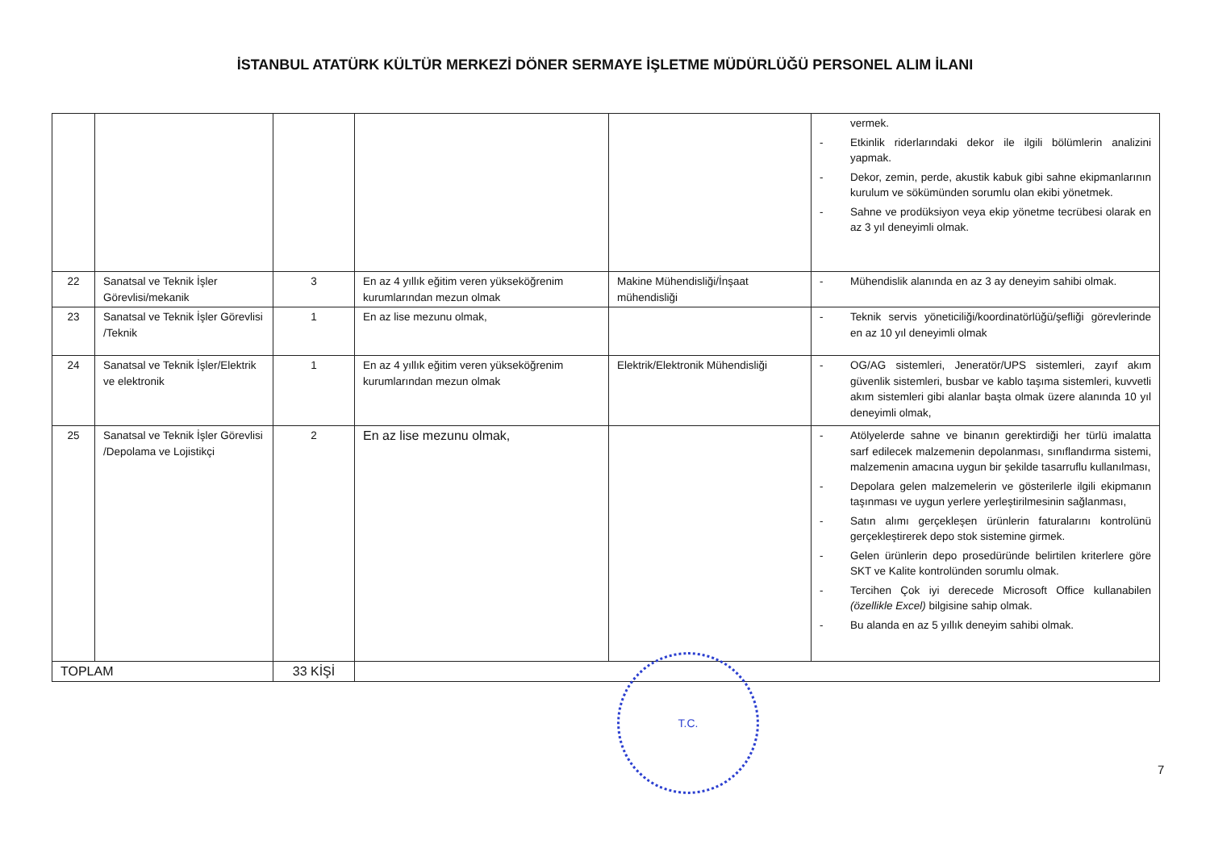İSTANBUL ATATÜRK KÜLTÜR MERKEZİ DÖNER SERMAYE İŞLETME MÜDÜRLÜĞÜ PERSONEL ALIM İLANI
| | | | | | vermek. - Etkinlik riderlarındaki dekor ile ilgili bölümlerin analizini yapmak. - Dekor, zemin, perde, akustik kabuk gibi sahne ekipmanlarının kurulum ve sökümünden sorumlu olan ekibi yönetmek. - Sahne ve prodüksiyon veya ekip yönetme tecrübesi olarak en az 3 yıl deneyimli olmak. |
| 22 | Sanatsal ve Teknik İşler Görevlisi/mekanik | 3 | En az 4 yıllık eğitim veren yükseköğrenim kurumlarından mezun olmak | Makine Mühendisliği/İnşaat mühendisliği | - Mühendislik alanında en az 3 ay deneyim sahibi olmak. |
| 23 | Sanatsal ve Teknik İşler Görevlisi /Teknik | 1 | En az lise mezunu olmak, | | - Teknik servis yöneticiliği/koordinatörlüğü/şefliği görevlerinde en az 10 yıl deneyimli olmak |
| 24 | Sanatsal ve Teknik İşler/Elektrik ve elektronik | 1 | En az 4 yıllık eğitim veren yükseköğrenim kurumlarından mezun olmak | Elektrik/Elektronik Mühendisliği | - OG/AG sistemleri, Jeneratör/UPS sistemleri, zayıf akım güvenlik sistemleri, busbar ve kablo taşıma sistemleri, kuvvetli akım sistemleri gibi alanlar başta olmak üzere alanında 10 yıl deneyimli olmak, |
| 25 | Sanatsal ve Teknik İşler Görevlisi /Depolama ve Lojistikçi | 2 | En az lise mezunu olmak, | | - Atölyelerde sahne ve binanın gerektirdiği her türlü imalatta sarf edilecek malzemenin depolanması, sınıflandırma sistemi, malzemenin amacına uygun bir şekilde tasarruflu kullanılması, - Depolara gelen malzemelerin ve gösterilerle ilgili ekipmanın taşınması ve uygun yerlere yerleştirilmesinin sağlanması, - Satın alımı gerçekleşen ürünlerin faturalarını kontrolünü gerçekleştirerek depo stok sistemine girmek. - Gelen ürünlerin depo prosedüründe belirtilen kriterlere göre SKT ve Kalite kontrolünden sorumlu olmak. - Tercihen Çok iyi derecede Microsoft Office kullanabilen (özellikle Excel) bilgisine sahip olmak. - Bu alanda en az 5 yıllık deneyim sahibi olmak. |
| TOPLAM | | 33 KİŞİ | | | |
T.C.
7